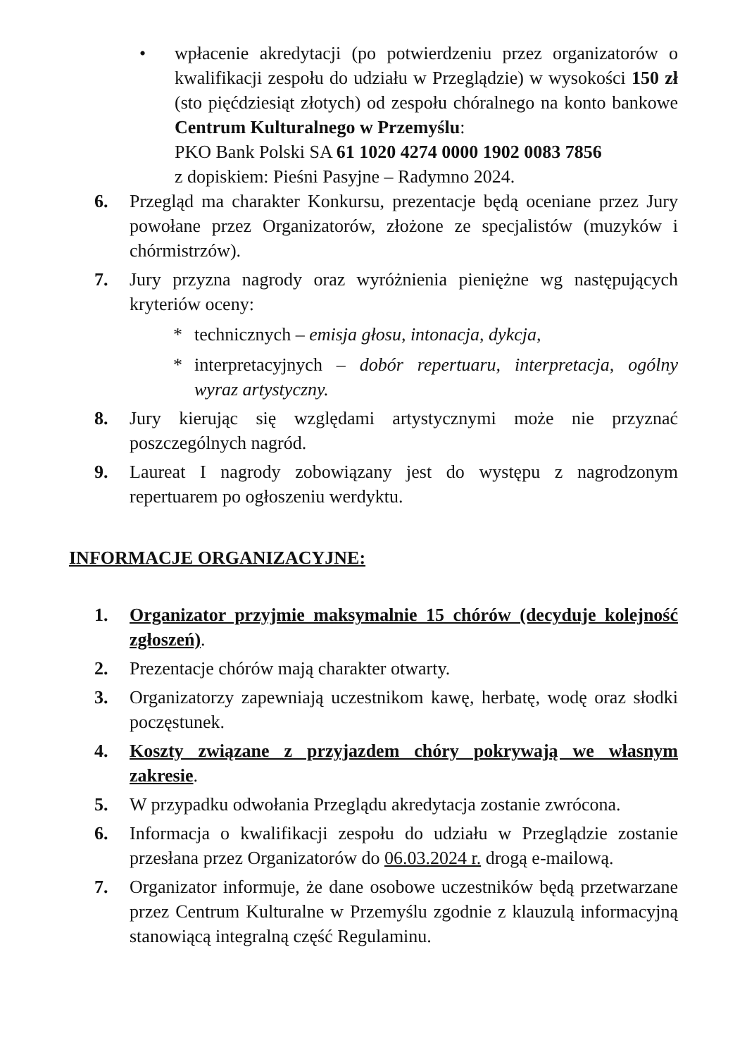• wpłacenie akredytacji (po potwierdzeniu przez organizatorów o kwalifikacji zespołu do udziału w Przeglądzie) w wysokości 150 zł (sto pięćdziesiąt złotych) od zespołu chóralnego na konto bankowe Centrum Kulturalnego w Przemyślu:
PKO Bank Polski SA 61 1020 4274 0000 1902 0083 7856
z dopiskiem: Pieśni Pasyjne – Radymno 2024.
6. Przegląd ma charakter Konkursu, prezentacje będą oceniane przez Jury powołane przez Organizatorów, złożone ze specjalistów (muzyków i chórmistrzów).
7. Jury przyzna nagrody oraz wyróżnienia pieniężne wg następujących kryteriów oceny:
* technicznych – emisja głosu, intonacja, dykcja,
* interpretacyjnych – dobór repertuaru, interpretacja, ogólny wyraz artystyczny.
8. Jury kierując się względami artystycznymi może nie przyznać poszczególnych nagród.
9. Laureat I nagrody zobowiązany jest do występu z nagrodzonym repertuarem po ogłoszeniu werdyktu.
INFORMACJE ORGANIZACYJNE:
1. Organizator przyjmie maksymalnie 15 chórów (decyduje kolejność zgłoszeń).
2. Prezentacje chórów mają charakter otwarty.
3. Organizatorzy zapewniają uczestnikom kawę, herbatę, wodę oraz słodki poczęstunek.
4. Koszty związane z przyjazdem chóry pokrywają we własnym zakresie.
5. W przypadku odwołania Przeglądu akredytacja zostanie zwrócona.
6. Informacja o kwalifikacji zespołu do udziału w Przeglądzie zostanie przesłana przez Organizatorów do 06.03.2024 r. drogą e-mailową.
7. Organizator informuje, że dane osobowe uczestników będą przetwarzane przez Centrum Kulturalne w Przemyślu zgodnie z klauzulą informacyjną stanowiącą integralną część Regulaminu.